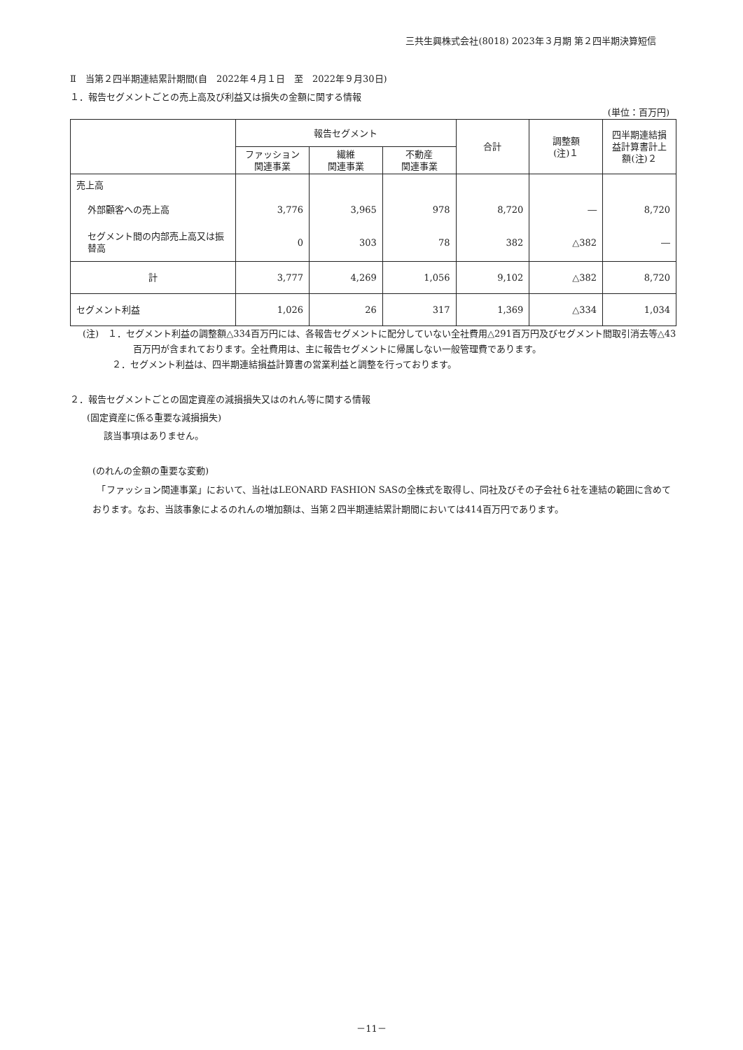三共生興株式会社(8018) 2023年３月期 第２四半期決算短信
Ⅱ　当第２四半期連結累計期間(自　2022年４月１日　至　2022年９月30日)
１．報告セグメントごとの売上高及び利益又は損失の金額に関する情報
(単位：百万円)
| | 報告セグメント | | | 合計 | 調整額 (注)１ | 四半期連結損益計算書計上額(注)２ |
| --- | --- | --- | --- | --- | --- | --- |
| | ファッション関連事業 | 繊維 関連事業 | 不動産 関連事業 | | | |
| 売上高 | | | | | | |
| 外部顧客への売上高 | 3,776 | 3,965 | 978 | 8,720 | ― | 8,720 |
| セグメント間の内部売上高又は振替高 | 0 | 303 | 78 | 382 | △382 | ― |
| 計 | 3,777 | 4,269 | 1,056 | 9,102 | △382 | 8,720 |
| セグメント利益 | 1,026 | 26 | 317 | 1,369 | △334 | 1,034 |
(注)　１．セグメント利益の調整額△334百万円には、各報告セグメントに配分していない全社費用△291百万円及びセグメント間取引消去等△43百万円が含まれております。全社費用は、主に報告セグメントに帰属しない一般管理費であります。
２．セグメント利益は、四半期連結損益計算書の営業利益と調整を行っております。
２．報告セグメントごとの固定資産の減損損失又はのれん等に関する情報
(固定資産に係る重要な減損損失)
該当事項はありません。
(のれんの金額の重要な変動)
　「ファッション関連事業」において、当社はLEONARD FASHION SASの全株式を取得し、同社及びその子会社６社を連結の範囲に含めております。なお、当該事象によるのれんの増加額は、当第２四半期連結累計期間においては414百万円であります。
－11－